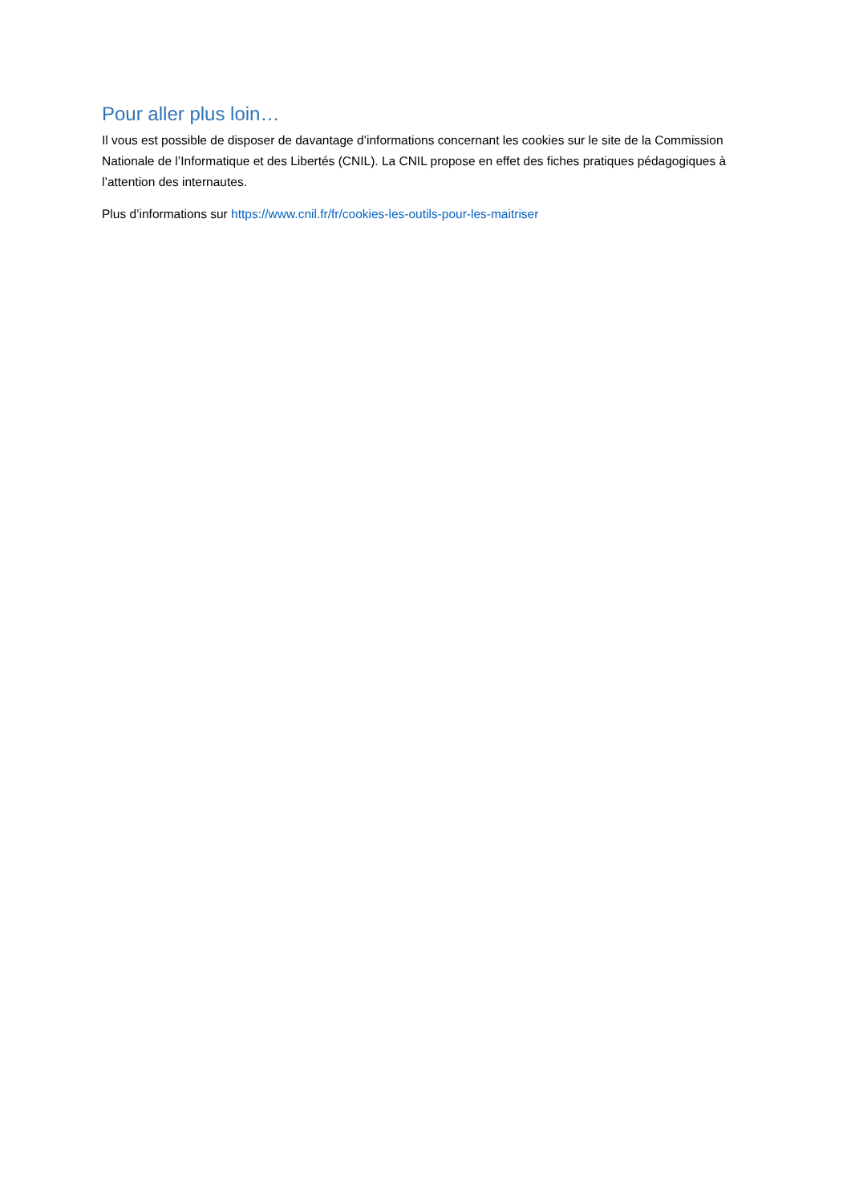Pour aller plus loin…
Il vous est possible de disposer de davantage d’informations concernant les cookies sur le site de la Commission Nationale de l’Informatique et des Libertés (CNIL). La CNIL propose en effet des fiches pratiques pédagogiques à l’attention des internautes.
Plus d’informations sur https://www.cnil.fr/fr/cookies-les-outils-pour-les-maitriser